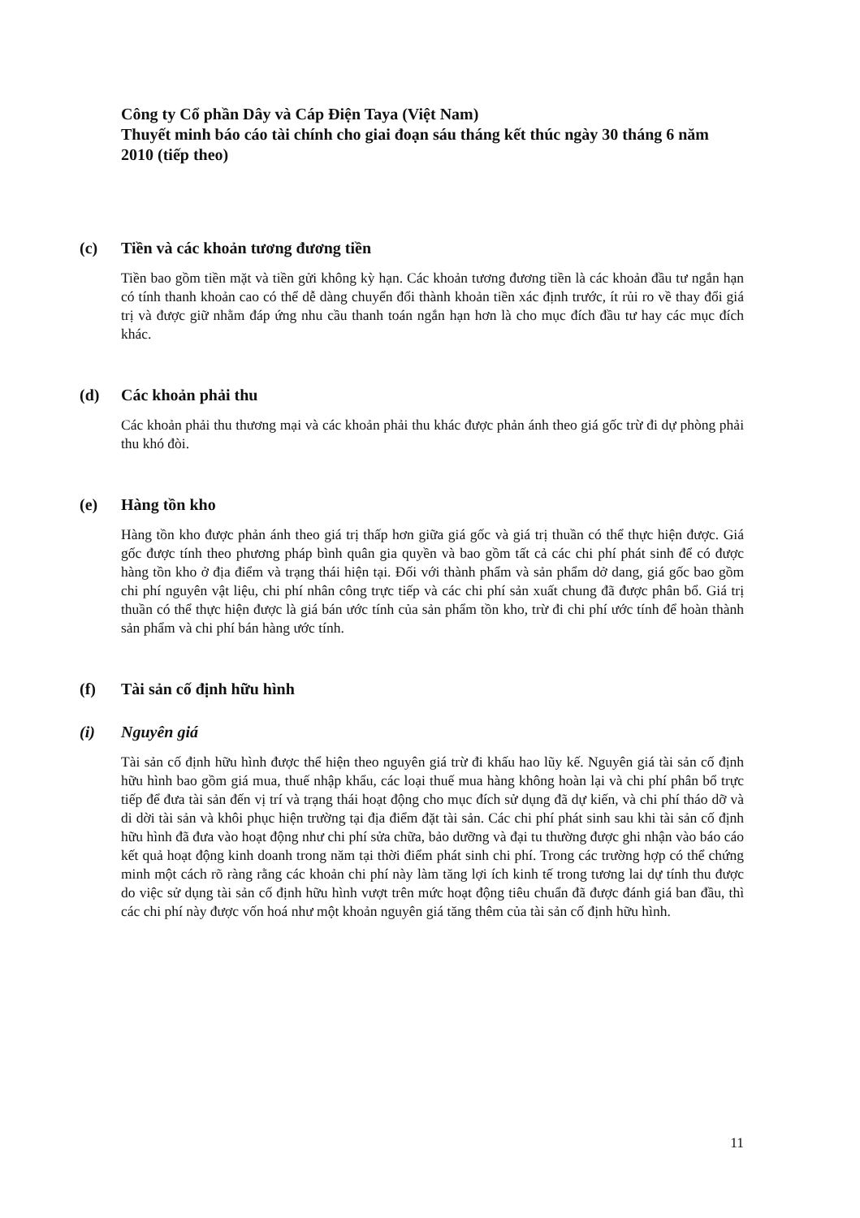Công ty Cổ phần Dây và Cáp Điện Taya (Việt Nam)
Thuyết minh báo cáo tài chính cho giai đoạn sáu tháng kết thúc ngày 30 tháng 6 năm 2010 (tiếp theo)
(c) Tiền và các khoản tương đương tiền
Tiền bao gồm tiền mặt và tiền gửi không kỳ hạn. Các khoản tương đương tiền là các khoản đầu tư ngắn hạn có tính thanh khoản cao có thể dễ dàng chuyển đổi thành khoản tiền xác định trước, ít rủi ro về thay đổi giá trị và được giữ nhằm đáp ứng nhu cầu thanh toán ngắn hạn hơn là cho mục đích đầu tư hay các mục đích khác.
(d) Các khoản phải thu
Các khoản phải thu thương mại và các khoản phải thu khác được phản ánh theo giá gốc trừ đi dự phòng phải thu khó đòi.
(e) Hàng tồn kho
Hàng tồn kho được phản ánh theo giá trị thấp hơn giữa giá gốc và giá trị thuần có thể thực hiện được. Giá gốc được tính theo phương pháp bình quân gia quyền và bao gồm tất cả các chi phí phát sinh để có được hàng tồn kho ở địa điểm và trạng thái hiện tại. Đối với thành phẩm và sản phẩm dở dang, giá gốc bao gồm chi phí nguyên vật liệu, chi phí nhân công trực tiếp và các chi phí sản xuất chung đã được phân bổ. Giá trị thuần có thể thực hiện được là giá bán ước tính của sản phẩm tồn kho, trừ đi chi phí ước tính để hoàn thành sản phẩm và chi phí bán hàng ước tính.
(f) Tài sản cố định hữu hình
(i) Nguyên giá
Tài sản cố định hữu hình được thể hiện theo nguyên giá trừ đi khấu hao lũy kế. Nguyên giá tài sản cố định hữu hình bao gồm giá mua, thuế nhập khẩu, các loại thuế mua hàng không hoàn lại và chi phí phân bổ trực tiếp để đưa tài sản đến vị trí và trạng thái hoạt động cho mục đích sử dụng đã dự kiến, và chi phí tháo dỡ và di dời tài sản và khôi phục hiện trường tại địa điểm đặt tài sản. Các chi phí phát sinh sau khi tài sản cố định hữu hình đã đưa vào hoạt động như chi phí sửa chữa, bảo dưỡng và đại tu thường được ghi nhận vào báo cáo kết quả hoạt động kinh doanh trong năm tại thời điểm phát sinh chi phí. Trong các trường hợp có thể chứng minh một cách rõ ràng rằng các khoản chi phí này làm tăng lợi ích kinh tế trong tương lai dự tính thu được do việc sử dụng tài sản cố định hữu hình vượt trên mức hoạt động tiêu chuẩn đã được đánh giá ban đầu, thì các chi phí này được vốn hoá như một khoản nguyên giá tăng thêm của tài sản cố định hữu hình.
11